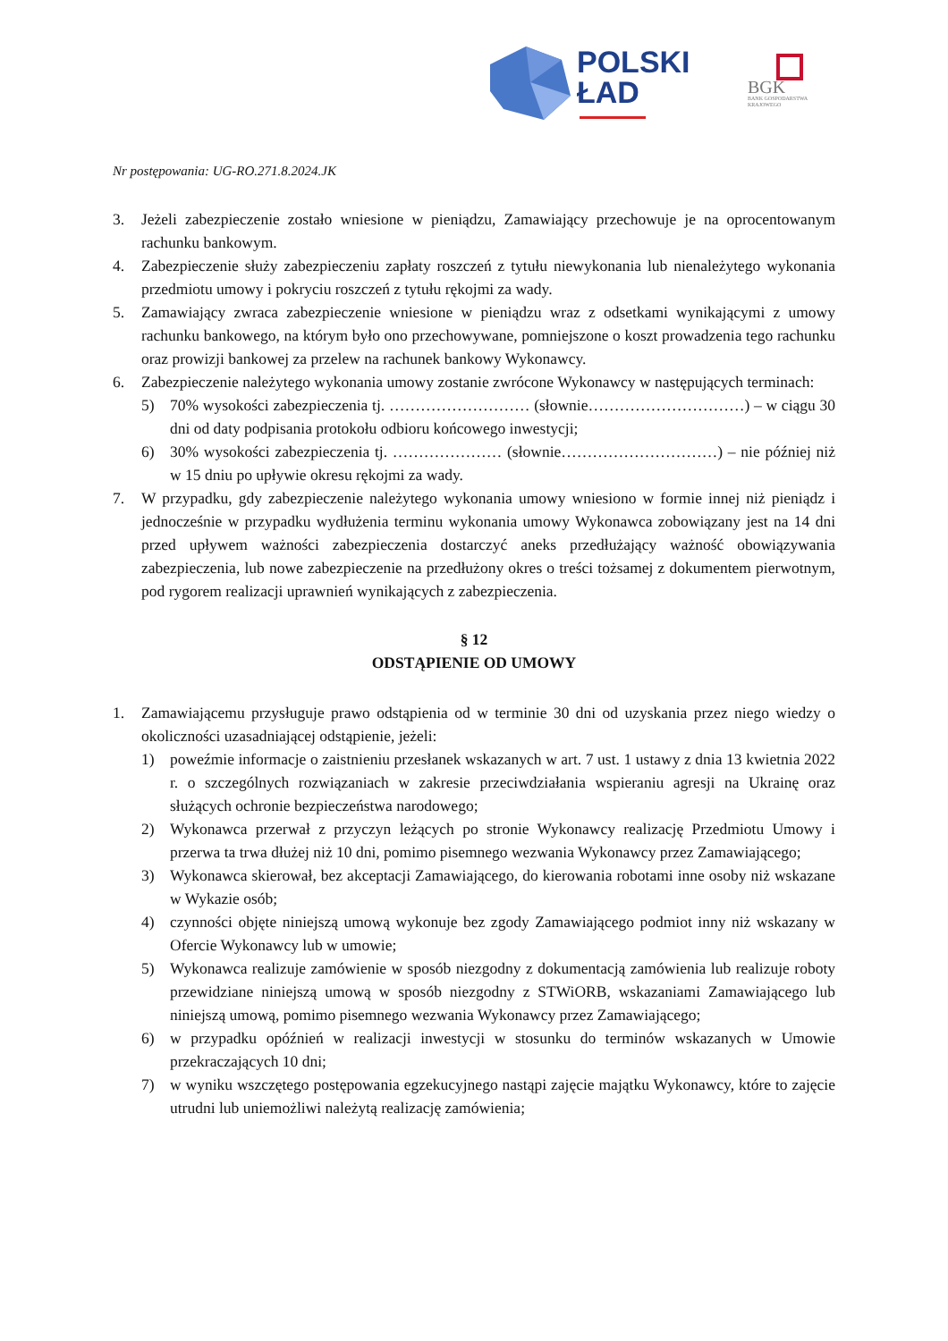POLSKI
ŁAD
BGK
BANK GOSPODARSTWA
KRAJOWEGO
Nr postępowania: UG-RO.271.8.2024.JK
3. Jeżeli zabezpieczenie zostało wniesione w pieniądzu, Zamawiający przechowuje je na oprocentowanym rachunku bankowym.
4. Zabezpieczenie służy zabezpieczeniu zapłaty roszczeń z tytułu niewykonania lub nienależytego wykonania przedmiotu umowy i pokryciu roszczeń z tytułu rękojmi za wady.
5. Zamawiający zwraca zabezpieczenie wniesione w pieniądzu wraz z odsetkami wynikającymi z umowy rachunku bankowego, na którym było ono przechowywane, pomniejszone o koszt prowadzenia tego rachunku oraz prowizji bankowej za przelew na rachunek bankowy Wykonawcy.
6. Zabezpieczenie należytego wykonania umowy zostanie zwrócone Wykonawcy w następujących terminach:
5) 70% wysokości zabezpieczenia tj. ……………………… (słownie…………………………) – w ciągu 30 dni od daty podpisania protokołu odbioru końcowego inwestycji;
6) 30% wysokości zabezpieczenia tj. ………………… (słownie…………………………) – nie później niż w 15 dniu po upływie okresu rękojmi za wady.
7. W przypadku, gdy zabezpieczenie należytego wykonania umowy wniesiono w formie innej niż pieniądz i jednocześnie w przypadku wydłużenia terminu wykonania umowy Wykonawca zobowiązany jest na 14 dni przed upływem ważności zabezpieczenia dostarczyć aneks przedłużający ważność obowiązywania zabezpieczenia, lub nowe zabezpieczenie na przedłużony okres o treści tożsamej z dokumentem pierwotnym, pod rygorem realizacji uprawnień wynikających z zabezpieczenia.
§ 12
ODSTĄPIENIE OD UMOWY
1. Zamawiającemu przysługuje prawo odstąpienia od w terminie 30 dni od uzyskania przez niego wiedzy o okoliczności uzasadniającej odstąpienie, jeżeli:
1) poweźmie informacje o zaistnieniu przesłanek wskazanych w art. 7 ust. 1 ustawy z dnia 13 kwietnia 2022 r. o szczególnych rozwiązaniach w zakresie przeciwdziałania wspieraniu agresji na Ukrainę oraz służących ochronie bezpieczeństwa narodowego;
2) Wykonawca przerwał z przyczyn leżących po stronie Wykonawcy realizację Przedmiotu Umowy i przerwa ta trwa dłużej niż 10 dni, pomimo pisemnego wezwania Wykonawcy przez Zamawiającego;
3) Wykonawca skierował, bez akceptacji Zamawiającego, do kierowania robotami inne osoby niż wskazane w Wykazie osób;
4) czynności objęte niniejszą umową wykonuje bez zgody Zamawiającego podmiot inny niż wskazany w Ofercie Wykonawcy lub w umowie;
5) Wykonawca realizuje zamówienie w sposób niezgodny z dokumentacją zamówienia lub realizuje roboty przewidziane niniejszą umową w sposób niezgodny z STWiORB, wskazaniami Zamawiającego lub niniejszą umową, pomimo pisemnego wezwania Wykonawcy przez Zamawiającego;
6) w przypadku opóźnień w realizacji inwestycji w stosunku do terminów wskazanych w Umowie przekraczających 10 dni;
7) w wyniku wszczętego postępowania egzekucyjnego nastąpi zajęcie majątku Wykonawcy, które to zajęcie utrudni lub uniemożliwi należytą realizację zamówienia;